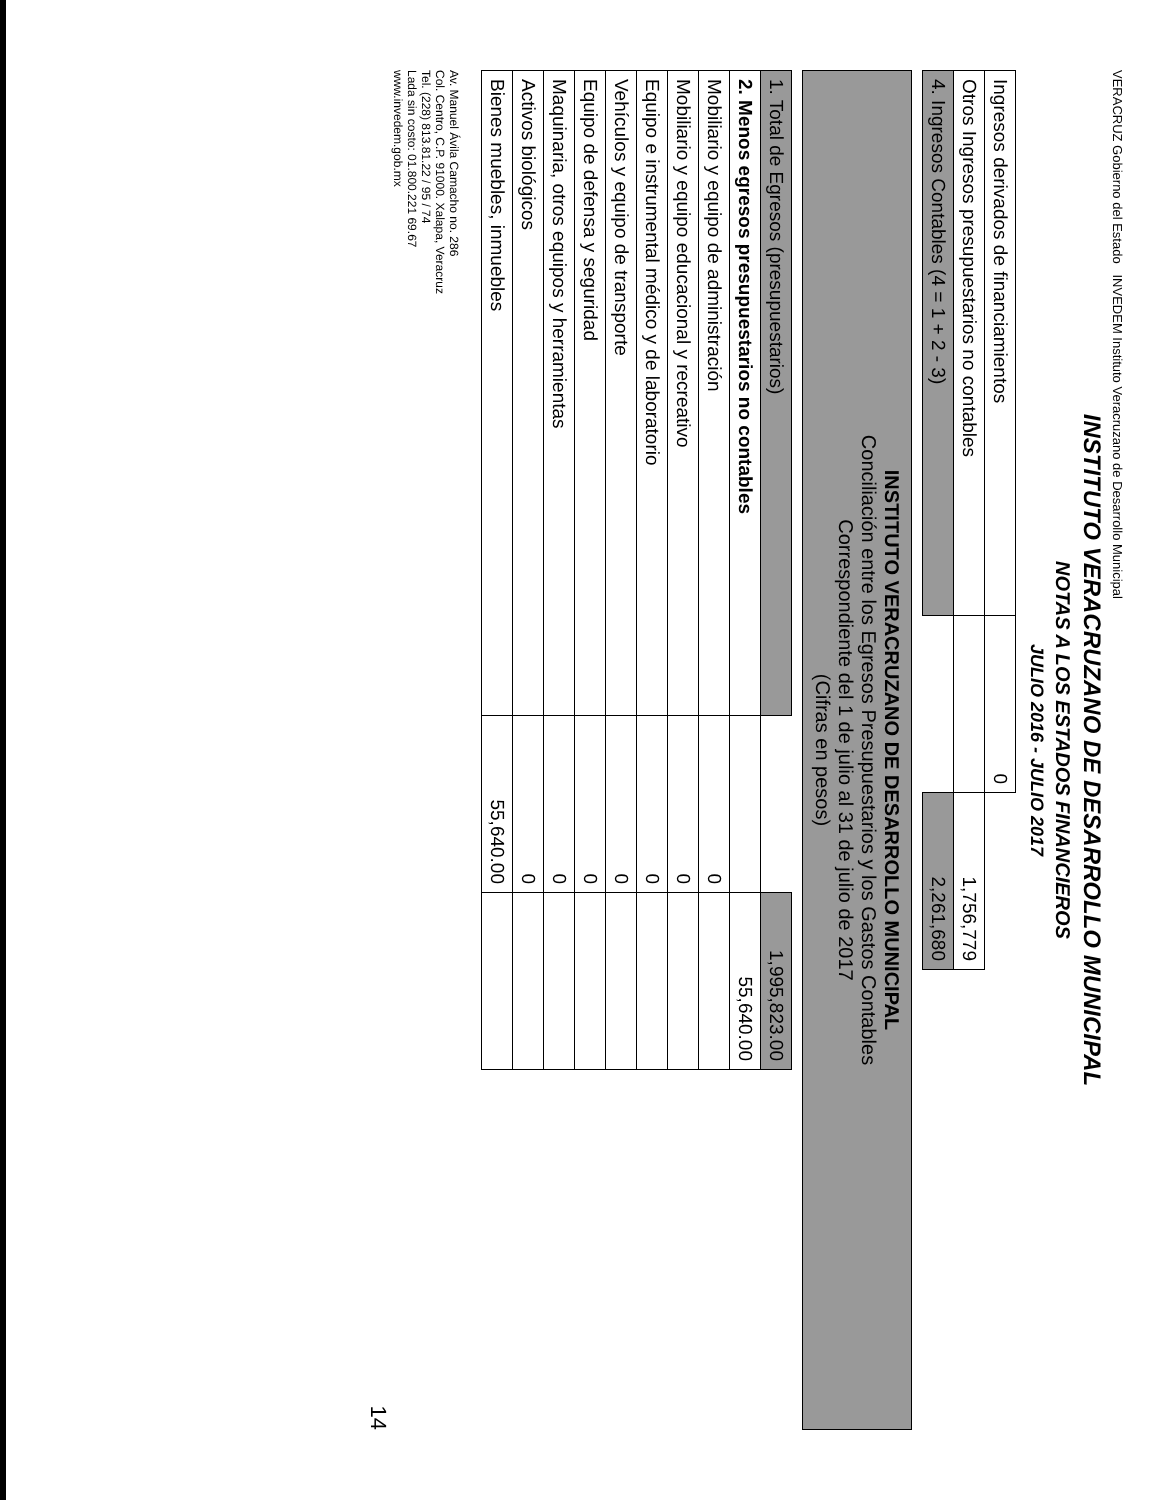VERACRUZ Gobierno del Estado INVEDEM Instituto Veracruzano de Desarrollo Municipal
INSTITUTO VERACRUZANO DE DESARROLLO MUNICIPAL
NOTAS A LOS ESTADOS FINANCIEROS
JULIO 2016 - JULIO 2017
| Ingresos derivados de financiamientos | 0 | |
| Otros Ingresos presupuestarios no contables | | 1,756,779 |
| 4. Ingresos Contables (4 = 1 + 2 - 3) | | 2,261,680 |
INSTITUTO VERACRUZANO DE DESARROLLO MUNICIPAL
Conciliación entre los Egresos Presupuestarios y los Gastos Contables
Correspondiente del 1 de julio al 31 de julio de 2017
(Cifras en pesos)
| 1. Total de Egresos (presupuestarios) | | 1,995,823.00 |
| 2. Menos egresos presupuestarios no contables | | 55,640.00 |
| Mobiliario y equipo de administración | 0 | |
| Mobiliario y equipo educacional y recreativo | 0 | |
| Equipo e instrumental médico y de laboratorio | 0 | |
| Vehículos y equipo de transporte | 0 | |
| Equipo de defensa y seguridad | 0 | |
| Maquinaria, otros equipos y herramientas | 0 | |
| Activos biológicos | 0 | |
| Bienes muebles, inmuebles | 55,640.00 | |
Av. Manuel Ávila Camacho no. 286
Col. Centro, C.P. 91000. Xalapa, Veracruz
Tel. (228) 813.81.22 / 95 / 74
Lada sin costo: 01.800.221 69.67
www.invedem.gob.mx
14